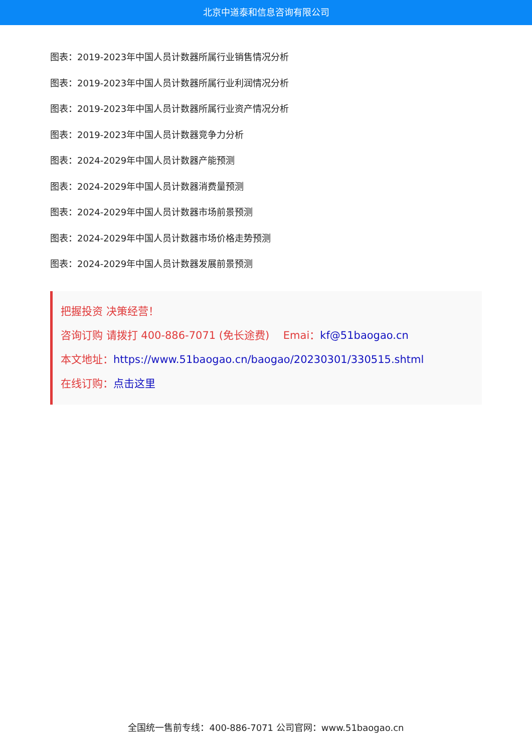北京中道泰和信息咨询有限公司
图表：2019-2023年中国人员计数器所属行业销售情况分析
图表：2019-2023年中国人员计数器所属行业利润情况分析
图表：2019-2023年中国人员计数器所属行业资产情况分析
图表：2019-2023年中国人员计数器竞争力分析
图表：2024-2029年中国人员计数器产能预测
图表：2024-2029年中国人员计数器消费量预测
图表：2024-2029年中国人员计数器市场前景预测
图表：2024-2029年中国人员计数器市场价格走势预测
图表：2024-2029年中国人员计数器发展前景预测
把握投资 决策经营！
咨询订购 请拨打 400-886-7071 (免长途费)　 Emai：kf@51baogao.cn
本文地址：https://www.51baogao.cn/baogao/20230301/330515.shtml
在线订购：点击这里
全国统一售前专线：400-886-7071 公司官网：www.51baogao.cn